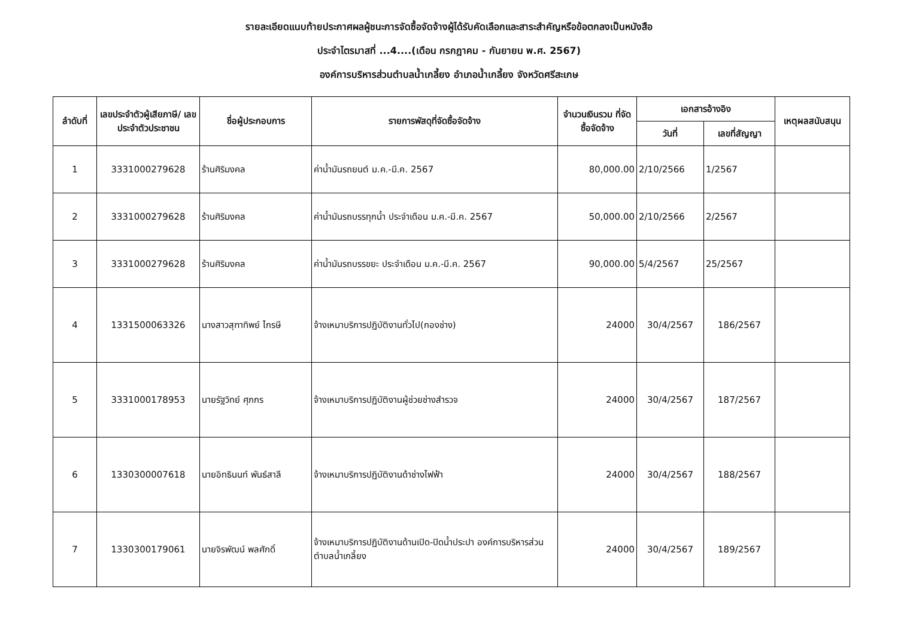รายละเอียดแนบท้ายประกาศผลผู้ชนะการจัดซื้อจัดจ้างผู้ได้รับคัดเลือกและสาระสำคัญหรือข้อตกลงเป็นหนังสือ
ประจำไตรมาสที่ ...4....(เดือน กรกฎาคม - กันยายน พ.ศ. 2567)
องค์การบริหารส่วนตำบลน้ำเกลี้ยง อำเภอน้ำเกลี้ยง จังหวัดศรีสะเกษ
| ลำดับที่ | เลขประจำตัวผู้เสียภาษี/ เลขประจำตัวประชาชน | ชื่อผู้ประกอบการ | รายการพัสดุที่จัดซื้อจัดจ้าง | จำนวนเงินรวม ที่จัดซื้อจัดจ้าง | เอกสารอ้างอิง | | เหตุผลสนับสนุน |
| --- | --- | --- | --- | --- | --- | --- | --- |
| | | | | | วันที่ | เลขที่สัญญา | |
| 1 | 3331000279628 | ร้านศิริมงคล | ค่าน้ำมันรถยนต์ ม.ค.-มี.ค. 2567 | 80,000.00 | 2/10/2566 | 1/2567 | |
| 2 | 3331000279628 | ร้านศิริมงคล | ค่าน้ำมันรถบรรทุกน้ำ ประจำเดือน ม.ค.-มี.ค. 2567 | 50,000.00 | 2/10/2566 | 2/2567 | |
| 3 | 3331000279628 | ร้านศิริมงคล | ค่าน้ำมันรถบรรขยะ ประจำเดือน ม.ค.-มี.ค. 2567 | 90,000.00 | 5/4/2567 | 25/2567 | |
| 4 | 1331500063326 | นางสาวสุฑาทิพย์ ไกรษี | จ้างเหมาบริการปฏิบัติงานทั่วไป(กองช่าง) | 24000 | 30/4/2567 | 186/2567 | |
| 5 | 3331000178953 | นายรัฐวิทย์ ศุภกร | จ้างเหมาบริการปฏิบัติงานผู้ช่วยช่างสำรวจ | 24000 | 30/4/2567 | 187/2567 | |
| 6 | 1330300007618 | นายอิทธินนท์ พันธ์สาลี | จ้างเหมาบริการปฏิบัติงานด้าช่างไฟฟ้า | 24000 | 30/4/2567 | 188/2567 | |
| 7 | 1330300179061 | นายจิรพัฒน์ พลศักดิ์ | จ้างเหมาบริการปฏิบัติงานด้านเปิด-ปิดน้ำประปา องค์การบริหารส่วนตำบลน้ำเกลี้ยง | 24000 | 30/4/2567 | 189/2567 | |